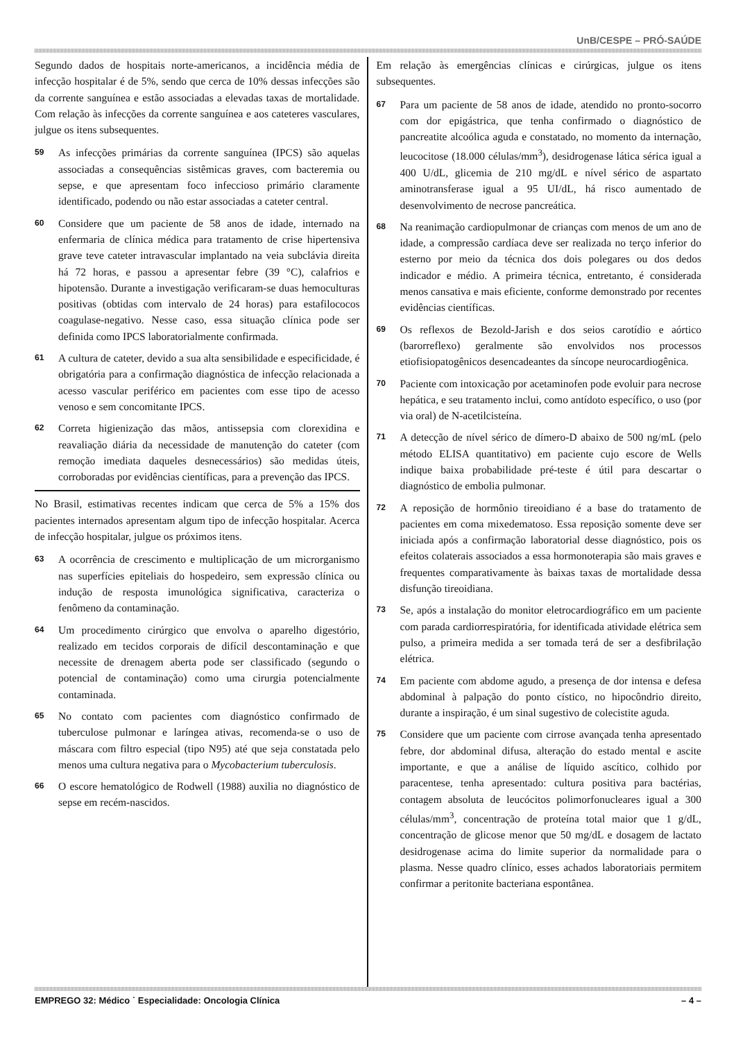UnB/CESPE – PRÓ-SAÚDE
Segundo dados de hospitais norte-americanos, a incidência média de infecção hospitalar é de 5%, sendo que cerca de 10% dessas infecções são da corrente sanguínea e estão associadas a elevadas taxas de mortalidade. Com relação às infecções da corrente sanguínea e aos cateteres vasculares, julgue os itens subsequentes.
59 As infecções primárias da corrente sanguínea (IPCS) são aquelas associadas a consequências sistêmicas graves, com bacteremia ou sepse, e que apresentam foco infeccioso primário claramente identificado, podendo ou não estar associadas a cateter central.
60 Considere que um paciente de 58 anos de idade, internado na enfermaria de clínica médica para tratamento de crise hipertensiva grave teve cateter intravascular implantado na veia subclávia direita há 72 horas, e passou a apresentar febre (39 °C), calafrios e hipotensão. Durante a investigação verificaram-se duas hemoculturas positivas (obtidas com intervalo de 24 horas) para estafilococos coagulase-negativo. Nesse caso, essa situação clínica pode ser definida como IPCS laboratorialmente confirmada.
61 A cultura de cateter, devido a sua alta sensibilidade e especificidade, é obrigatória para a confirmação diagnóstica de infecção relacionada a acesso vascular periférico em pacientes com esse tipo de acesso venoso e sem concomitante IPCS.
62 Correta higienização das mãos, antissepsia com clorexidina e reavaliação diária da necessidade de manutenção do cateter (com remoção imediata daqueles desnecessários) são medidas úteis, corroboradas por evidências científicas, para a prevenção das IPCS.
No Brasil, estimativas recentes indicam que cerca de 5% a 15% dos pacientes internados apresentam algum tipo de infecção hospitalar. Acerca de infecção hospitalar, julgue os próximos itens.
63 A ocorrência de crescimento e multiplicação de um microrganismo nas superfícies epiteliais do hospedeiro, sem expressão clínica ou indução de resposta imunológica significativa, caracteriza o fenômeno da contaminação.
64 Um procedimento cirúrgico que envolva o aparelho digestório, realizado em tecidos corporais de difícil descontaminação e que necessite de drenagem aberta pode ser classificado (segundo o potencial de contaminação) como uma cirurgia potencialmente contaminada.
65 No contato com pacientes com diagnóstico confirmado de tuberculose pulmonar e laríngea ativas, recomenda-se o uso de máscara com filtro especial (tipo N95) até que seja constatada pelo menos uma cultura negativa para o Mycobacterium tuberculosis.
66 O escore hematológico de Rodwell (1988) auxilia no diagnóstico de sepse em recém-nascidos.
Em relação às emergências clínicas e cirúrgicas, julgue os itens subsequentes.
67 Para um paciente de 58 anos de idade, atendido no pronto-socorro com dor epigástrica, que tenha confirmado o diagnóstico de pancreatite alcoólica aguda e constatado, no momento da internação, leucocitose (18.000 células/mm<sup>3</sup>), desidrogenase lática sérica igual a 400 U/dL, glicemia de 210 mg/dL e nível sérico de aspartato aminotransferase igual a 95 UI/dL, há risco aumentado de desenvolvimento de necrose pancreática.
68 Na reanimação cardiopulmonar de crianças com menos de um ano de idade, a compressão cardíaca deve ser realizada no terço inferior do esterno por meio da técnica dos dois polegares ou dos dedos indicador e médio. A primeira técnica, entretanto, é considerada menos cansativa e mais eficiente, conforme demonstrado por recentes evidências científicas.
69 Os reflexos de Bezold-Jarish e dos seios carotídio e aórtico (barorreflexo) geralmente são envolvidos nos processos etiofisiopatogênicos desencadeantes da síncope neurocardiogênica.
70 Paciente com intoxicação por acetaminofen pode evoluir para necrose hepática, e seu tratamento inclui, como antídoto específico, o uso (por via oral) de N-acetilcisteína.
71 A detecção de nível sérico de dímero-D abaixo de 500 ng/mL (pelo método ELISA quantitativo) em paciente cujo escore de Wells indique baixa probabilidade pré-teste é útil para descartar o diagnóstico de embolia pulmonar.
72 A reposição de hormônio tireoidiano é a base do tratamento de pacientes em coma mixedematoso. Essa reposição somente deve ser iniciada após a confirmação laboratorial desse diagnóstico, pois os efeitos colaterais associados a essa hormonoterapia são mais graves e frequentes comparativamente às baixas taxas de mortalidade dessa disfunção tireoidiana.
73 Se, após a instalação do monitor eletrocardiográfico em um paciente com parada cardiorrespiratória, for identificada atividade elétrica sem pulso, a primeira medida a ser tomada terá de ser a desfibrilação elétrica.
74 Em paciente com abdome agudo, a presença de dor intensa e defesa abdominal à palpação do ponto cístico, no hipocôndrio direito, durante a inspiração, é um sinal sugestivo de colecistite aguda.
75 Considere que um paciente com cirrose avançada tenha apresentado febre, dor abdominal difusa, alteração do estado mental e ascite importante, e que a análise de líquido ascítico, colhido por paracentese, tenha apresentado: cultura positiva para bactérias, contagem absoluta de leucócitos polimorfonucleares igual a 300 células/mm<sup>3</sup>, concentração de proteína total maior que 1 g/dL, concentração de glicose menor que 50 mg/dL e dosagem de lactato desidrogenase acima do limite superior da normalidade para o plasma. Nesse quadro clínico, esses achados laboratoriais permitem confirmar a peritonite bacteriana espontânea.
EMPREGO 32: Médico ˙ Especialidade: Oncologia Clínica – 4 –